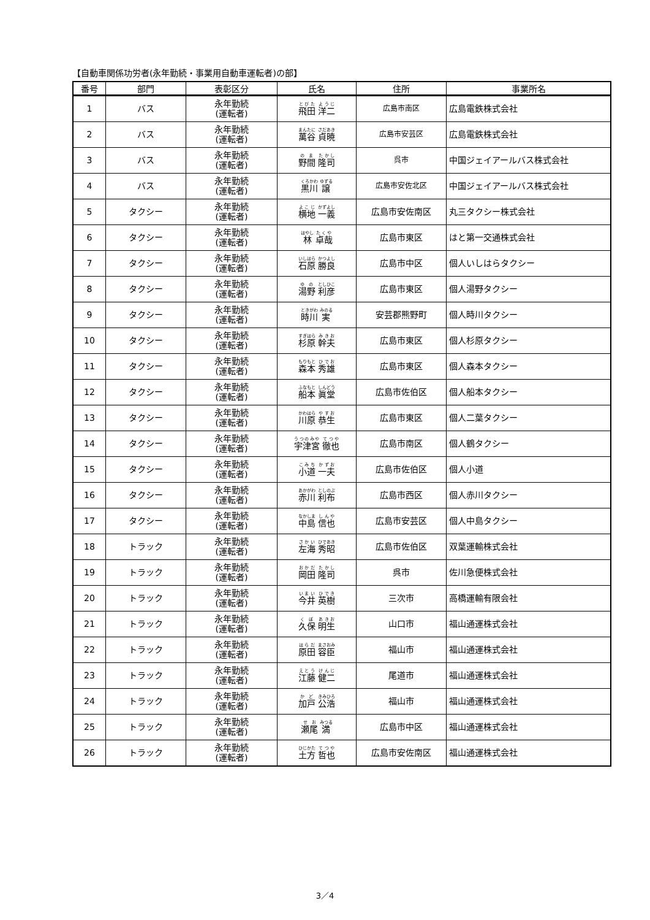【自動車関係功労者(永年勤続・事業用自動車運転者)の部】
| 番号 | 部門 | 表彰区分 | 氏名 | 住所 | 事業所名 |
| --- | --- | --- | --- | --- | --- |
| 1 | バス | 永年勤続 (運転者) | 飛田 洋二 | 広島市南区 | 広島電鉄株式会社 |
| 2 | バス | 永年勤続 (運転者) | 萬谷 貞暁 | 広島市安芸区 | 広島電鉄株式会社 |
| 3 | バス | 永年勤続 (運転者) | 野間 隆司 | 呉市 | 中国ジェイアールバス株式会社 |
| 4 | バス | 永年勤続 (運転者) | 黒川 譲 | 広島市安佐北区 | 中国ジェイアールバス株式会社 |
| 5 | タクシー | 永年勤続 (運転者) | 横地 一義 | 広島市安佐南区 | 丸三タクシー株式会社 |
| 6 | タクシー | 永年勤続 (運転者) | 林 卓哉 | 広島市東区 | はと第一交通株式会社 |
| 7 | タクシー | 永年勤続 (運転者) | 石原 勝良 | 広島市中区 | 個人いしはらタクシー |
| 8 | タクシー | 永年勤続 (運転者) | 湯野 利彦 | 広島市東区 | 個人湯野タクシー |
| 9 | タクシー | 永年勤続 (運転者) | 時川 実 | 安芸郡熊野町 | 個人時川タクシー |
| 10 | タクシー | 永年勤続 (運転者) | 杉原 幹夫 | 広島市東区 | 個人杉原タクシー |
| 11 | タクシー | 永年勤続 (運転者) | 森本 秀雄 | 広島市東区 | 個人森本タクシー |
| 12 | タクシー | 永年勤続 (運転者) | 船本 眞堂 | 広島市佐伯区 | 個人船本タクシー |
| 13 | タクシー | 永年勤続 (運転者) | 川原 恭生 | 広島市東区 | 個人二葉タクシー |
| 14 | タクシー | 永年勤続 (運転者) | 宇津宮 徹也 | 広島市南区 | 個人鶴タクシー |
| 15 | タクシー | 永年勤続 (運転者) | 小道 一夫 | 広島市佐伯区 | 個人小道 |
| 16 | タクシー | 永年勤続 (運転者) | 赤川 利布 | 広島市西区 | 個人赤川タクシー |
| 17 | タクシー | 永年勤続 (運転者) | 中島 信也 | 広島市安芸区 | 個人中島タクシー |
| 18 | トラック | 永年勤続 (運転者) | 左海 秀昭 | 広島市佐伯区 | 双葉運輸株式会社 |
| 19 | トラック | 永年勤続 (運転者) | 岡田 隆司 | 呉市 | 佐川急便株式会社 |
| 20 | トラック | 永年勤続 (運転者) | 今井 英樹 | 三次市 | 高橋運輸有限会社 |
| 21 | トラック | 永年勤続 (運転者) | 久保 明生 | 山口市 | 福山通運株式会社 |
| 22 | トラック | 永年勤続 (運転者) | 原田 容臣 | 福山市 | 福山通運株式会社 |
| 23 | トラック | 永年勤続 (運転者) | 江藤 健二 | 尾道市 | 福山通運株式会社 |
| 24 | トラック | 永年勤続 (運転者) | 加戸 公浩 | 福山市 | 福山通運株式会社 |
| 25 | トラック | 永年勤続 (運転者) | 瀬尾 満 | 広島市中区 | 福山通運株式会社 |
| 26 | トラック | 永年勤続 (運転者) | 土方 哲也 | 広島市安佐南区 | 福山通運株式会社 |
3／4